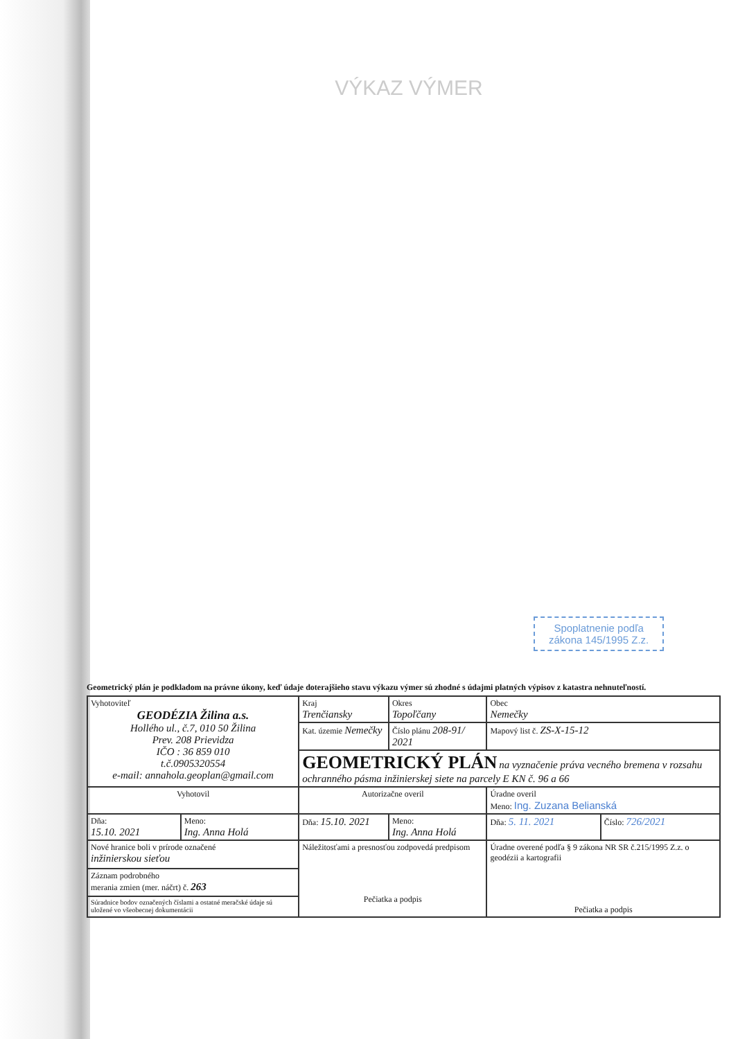VÝKAZ VÝMER
Spoplatnenie podľa
zákona 145/1995 Z.z.
Geometrický plán je podkladom na právne úkony, keď údaje doterajšieho stavu výkazu výmer sú zhodné s údajmi platných výpisov z katastra nehnuteľností.
| Vyhotoviteľ GEODÉZIA Žilina a.s. Hollého ul., č.7, 010 50 Žilina Prev. 208 Prievidza IČO : 36 859 010 t.č.0905320554 e-mail: annahola.geoplan@gmail.com | | Kraj Trenčiansky | Okres Topoľčany | Obec Nemečky | |
| | | Kat. územie Nemečky | Číslo plánu 208-91/ 2021 | Mapový list č. ZS-X-15-12 | |
| | | GEOMETRICKÝ PLÁN na vyznačenie práva vecného bremena v rozsahu ochranného pásma inžinierskej siete na parcely E KN č. 96 a 66 | | | |
| Vyhotovil | | Autorizačne overil | | Úradne overil Meno: Ing. Zuzana Belianská | |
| Dňa: 15.10. 2021 | Meno: Ing. Anna Holá | Dňa: 15.10. 2021 | Meno: Ing. Anna Holá | Dňa: 5. 11. 2021 | Číslo: 726/2021 |
| Nové hranice boli v prírode označené inžinierskou sieťou | | Náležitosťami a presnosťou zodpovedá predpisom Pečiatka a podpis | | Úradne overené podľa § 9 zákona NR SR č.215/1995 Z.z. o geodézii a kartografii Pečiatka a podpis | |
| Záznam podrobného merania zmien (mer. náčrt) č. 263 | | | | | |
| Súradnice bodov označených číslami a ostatné meračské údaje sú uložené vo všeobecnej dokumentácii | | | | | |